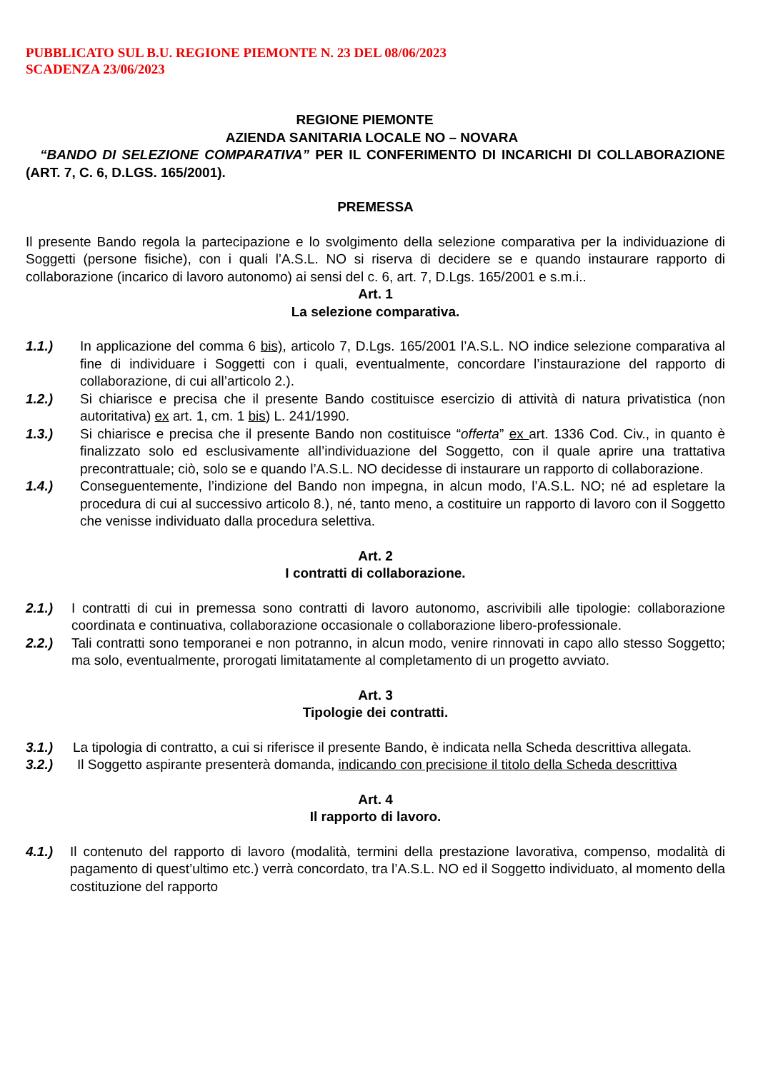PUBBLICATO SUL B.U. REGIONE PIEMONTE N. 23 DEL 08/06/2023
SCADENZA 23/06/2023
REGIONE PIEMONTE
AZIENDA SANITARIA LOCALE NO – NOVARA
“BANDO DI SELEZIONE COMPARATIVA” PER IL CONFERIMENTO DI INCARICHI DI COLLABORAZIONE (ART. 7, C. 6, D.LGS. 165/2001).
PREMESSA
Il presente Bando regola la partecipazione e lo svolgimento della selezione comparativa per la individuazione di Soggetti (persone fisiche), con i quali l’A.S.L. NO si riserva di decidere se e quando instaurare rapporto di collaborazione (incarico di lavoro autonomo) ai sensi del c. 6, art. 7, D.Lgs. 165/2001 e s.m.i..
Art. 1
La selezione comparativa.
1.1.) In applicazione del comma 6 bis), articolo 7, D.Lgs. 165/2001 l’A.S.L. NO indice selezione comparativa al fine di individuare i Soggetti con i quali, eventualmente, concordare l’instaurazione del rapporto di collaborazione, di cui all’articolo 2.).
1.2.) Si chiarisce e precisa che il presente Bando costituisce esercizio di attività di natura privatistica (non autoritativa) ex art. 1, cm. 1 bis) L. 241/1990.
1.3.) Si chiarisce e precisa che il presente Bando non costituisce “offerta” ex art. 1336 Cod. Civ., in quanto è finalizzato solo ed esclusivamente all’individuazione del Soggetto, con il quale aprire una trattativa precontrattuale; ciò, solo se e quando l’A.S.L. NO decidesse di instaurare un rapporto di collaborazione.
1.4.) Conseguentemente, l’indizione del Bando non impegna, in alcun modo, l’A.S.L. NO; né ad espletare la procedura di cui al successivo articolo 8.), né, tanto meno, a costituire un rapporto di lavoro con il Soggetto che venisse individuato dalla procedura selettiva.
Art. 2
I contratti di collaborazione.
2.1.) I contratti di cui in premessa sono contratti di lavoro autonomo, ascrivibili alle tipologie: collaborazione coordinata e continuativa, collaborazione occasionale o collaborazione libero-professionale.
2.2.) Tali contratti sono temporanei e non potranno, in alcun modo, venire rinnovati in capo allo stesso Soggetto; ma solo, eventualmente, prorogati limitatamente al completamento di un progetto avviato.
Art. 3
Tipologie dei contratti.
3.1.) La tipologia di contratto, a cui si riferisce il presente Bando, è indicata nella Scheda descrittiva allegata.
3.2.) Il Soggetto aspirante presenterà domanda, indicando con precisione il titolo della Scheda descrittiva
Art. 4
Il rapporto di lavoro.
4.1.) Il contenuto del rapporto di lavoro (modalità, termini della prestazione lavorativa, compenso, modalità di pagamento di quest’ultimo etc.) verrà concordato, tra l’A.S.L. NO ed il Soggetto individuato, al momento della costituzione del rapporto